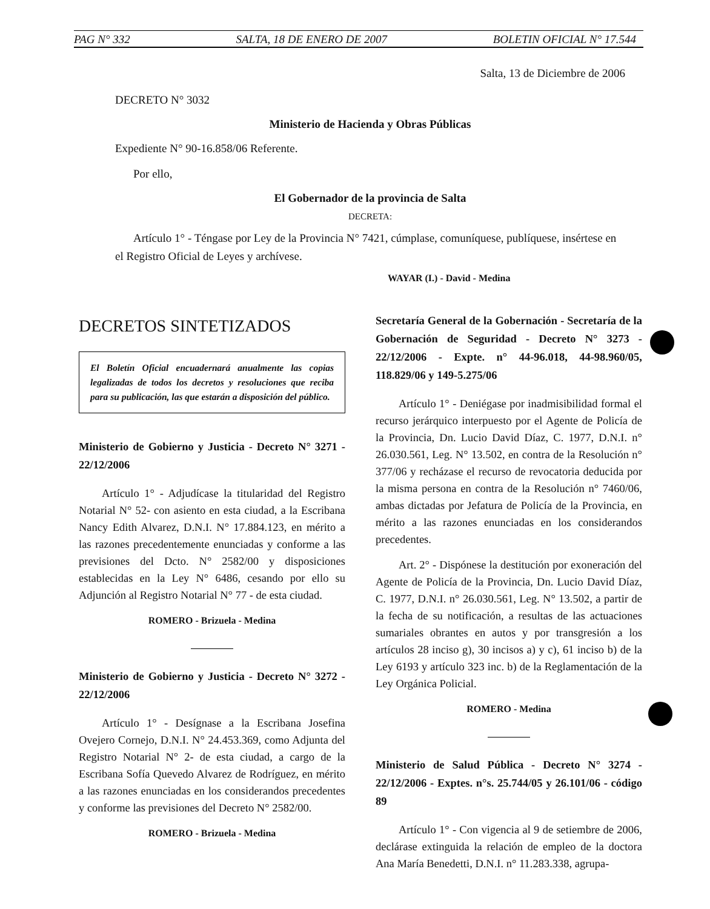PAG N° 332 SALTA, 18 DE ENERO DE 2007 BOLETIN OFICIAL N° 17.544
Salta, 13 de Diciembre de 2006
DECRETO N° 3032
Ministerio de Hacienda y Obras Públicas
Expediente N° 90-16.858/06 Referente.
Por ello,
El Gobernador de la provincia de Salta
DECRETA:
Artículo 1° - Téngase por Ley de la Provincia N° 7421, cúmplase, comuníquese, publíquese, insértese en el Registro Oficial de Leyes y archívese.
WAYAR (I.) - David - Medina
DECRETOS SINTETIZADOS
El Boletín Oficial encuadernará anualmente las copias legalizadas de todos los decretos y resoluciones que reciba para su publicación, las que estarán a disposición del público.
Ministerio de Gobierno y Justicia - Decreto N° 3271 - 22/12/2006
Artículo 1° - Adjudícase la titularidad del Registro Notarial N° 52- con asiento en esta ciudad, a la Escribana Nancy Edith Alvarez, D.N.I. N° 17.884.123, en mérito a las razones precedentemente enunciadas y conforme a las previsiones del Dcto. N° 2582/00 y disposiciones establecidas en la Ley N° 6486, cesando por ello su Adjunción al Registro Notarial N° 77 - de esta ciudad.
ROMERO - Brizuela - Medina
Ministerio de Gobierno y Justicia - Decreto N° 3272 - 22/12/2006
Artículo 1° - Desígnase a la Escribana Josefina Ovejero Cornejo, D.N.I. N° 24.453.369, como Adjunta del Registro Notarial N° 2- de esta ciudad, a cargo de la Escribana Sofía Quevedo Alvarez de Rodríguez, en mérito a las razones enunciadas en los considerandos precedentes y conforme las previsiones del Decreto N° 2582/00.
ROMERO - Brizuela - Medina
Secretaría General de la Gobernación - Secretaría de la Gobernación de Seguridad - Decreto N° 3273 - 22/12/2006 - Expte. n° 44-96.018, 44-98.960/05, 118.829/06 y 149-5.275/06
Artículo 1° - Deniégase por inadmisibilidad formal el recurso jerárquico interpuesto por el Agente de Policía de la Provincia, Dn. Lucio David Díaz, C. 1977, D.N.I. n° 26.030.561, Leg. N° 13.502, en contra de la Resolución n° 377/06 y recházase el recurso de revocatoria deducida por la misma persona en contra de la Resolución n° 7460/06, ambas dictadas por Jefatura de Policía de la Provincia, en mérito a las razones enunciadas en los considerandos precedentes.
Art. 2° - Dispónese la destitución por exoneración del Agente de Policía de la Provincia, Dn. Lucio David Díaz, C. 1977, D.N.I. n° 26.030.561, Leg. N° 13.502, a partir de la fecha de su notificación, a resultas de las actuaciones sumariales obrantes en autos y por transgresión a los artículos 28 inciso g), 30 incisos a) y c), 61 inciso b) de la Ley 6193 y artículo 323 inc. b) de la Reglamentación de la Ley Orgánica Policial.
ROMERO - Medina
Ministerio de Salud Pública - Decreto N° 3274 - 22/12/2006 - Exptes. n°s. 25.744/05 y 26.101/06 - código 89
Artículo 1° - Con vigencia al 9 de setiembre de 2006, declárase extinguida la relación de empleo de la doctora Ana María Benedetti, D.N.I. n° 11.283.338, agrupa-